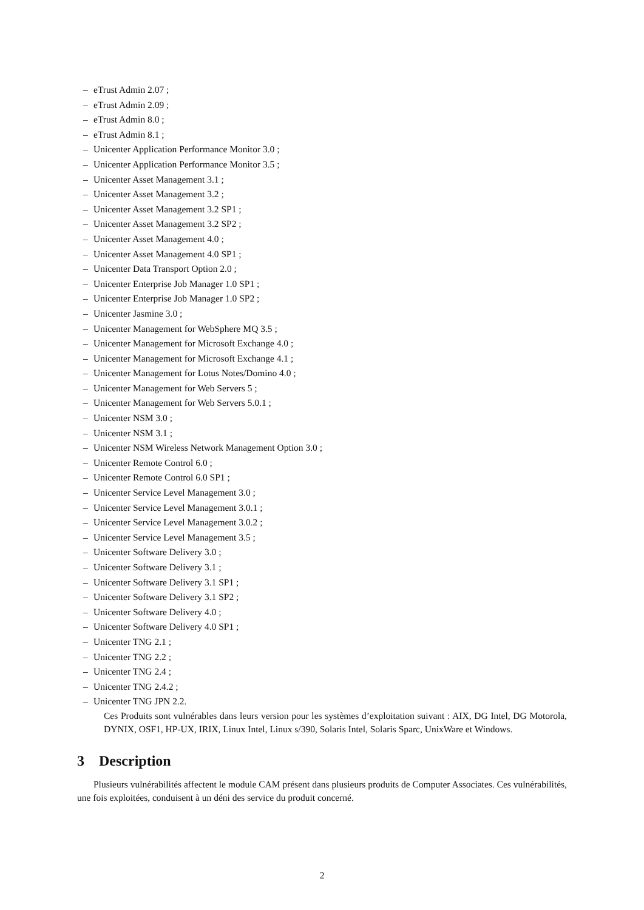– eTrust Admin 2.07 ;
– eTrust Admin 2.09 ;
– eTrust Admin 8.0 ;
– eTrust Admin 8.1 ;
– Unicenter Application Performance Monitor 3.0 ;
– Unicenter Application Performance Monitor 3.5 ;
– Unicenter Asset Management 3.1 ;
– Unicenter Asset Management 3.2 ;
– Unicenter Asset Management 3.2 SP1 ;
– Unicenter Asset Management 3.2 SP2 ;
– Unicenter Asset Management 4.0 ;
– Unicenter Asset Management 4.0 SP1 ;
– Unicenter Data Transport Option 2.0 ;
– Unicenter Enterprise Job Manager 1.0 SP1 ;
– Unicenter Enterprise Job Manager 1.0 SP2 ;
– Unicenter Jasmine 3.0 ;
– Unicenter Management for WebSphere MQ 3.5 ;
– Unicenter Management for Microsoft Exchange 4.0 ;
– Unicenter Management for Microsoft Exchange 4.1 ;
– Unicenter Management for Lotus Notes/Domino 4.0 ;
– Unicenter Management for Web Servers 5 ;
– Unicenter Management for Web Servers 5.0.1 ;
– Unicenter NSM 3.0 ;
– Unicenter NSM 3.1 ;
– Unicenter NSM Wireless Network Management Option 3.0 ;
– Unicenter Remote Control 6.0 ;
– Unicenter Remote Control 6.0 SP1 ;
– Unicenter Service Level Management 3.0 ;
– Unicenter Service Level Management 3.0.1 ;
– Unicenter Service Level Management 3.0.2 ;
– Unicenter Service Level Management 3.5 ;
– Unicenter Software Delivery 3.0 ;
– Unicenter Software Delivery 3.1 ;
– Unicenter Software Delivery 3.1 SP1 ;
– Unicenter Software Delivery 3.1 SP2 ;
– Unicenter Software Delivery 4.0 ;
– Unicenter Software Delivery 4.0 SP1 ;
– Unicenter TNG 2.1 ;
– Unicenter TNG 2.2 ;
– Unicenter TNG 2.4 ;
– Unicenter TNG 2.4.2 ;
– Unicenter TNG JPN 2.2.
Ces Produits sont vulnérables dans leurs version pour les systèmes d’exploitation suivant : AIX, DG Intel, DG Motorola, DYNIX, OSF1, HP-UX, IRIX, Linux Intel, Linux s/390, Solaris Intel, Solaris Sparc, UnixWare et Windows.
3 Description
Plusieurs vulnérabilités affectent le module CAM présent dans plusieurs produits de Computer Associates. Ces vulnérabilités, une fois exploitées, conduisent à un déni des service du produit concerné.
2